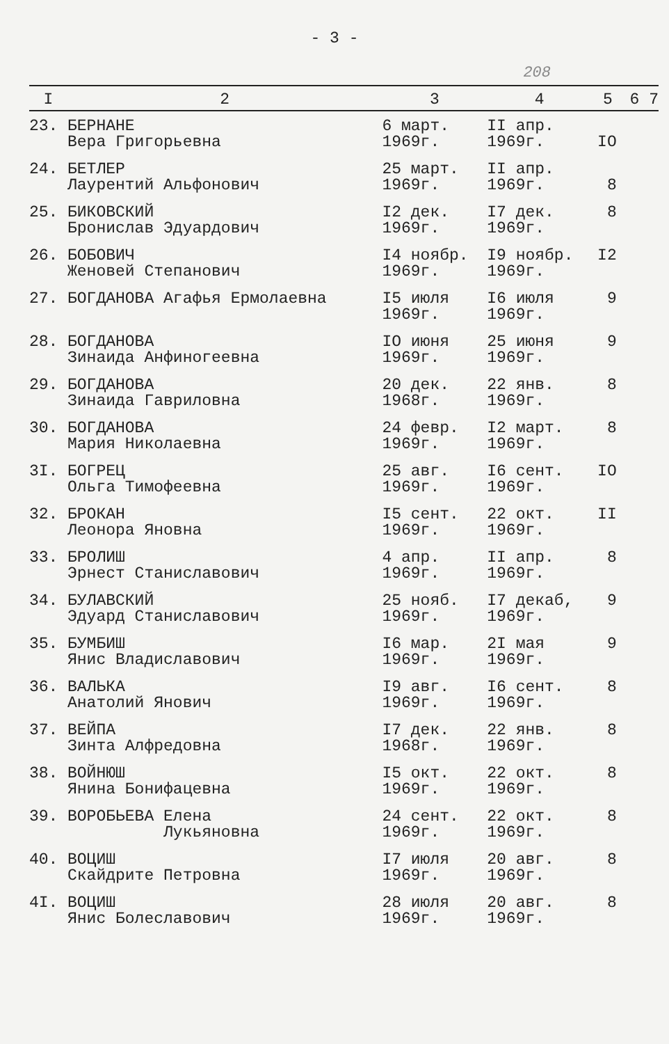- 3 -
208
| I | 2 | 3 | 4 | 5 | 6 7 |
| --- | --- | --- | --- | --- | --- |
| 23. | БЕРНАНЕ Вера Григорьевна | 6 март. 1969г. | II апр. 1969г. | IO | |
| 24. | БЕТЛЕР Лаурентий Альфонович | 25 март. 1969г. | II апр. 1969г. | 8 | |
| 25. | БИКОВСКИЙ Бронислав Эдуардович | I2 дек. 1969г. | I7 дек. 1969г. | 8 | |
| 26. | БОБОВИЧ Женовей Степанович | I4 ноябр. 1969г. | I9 ноябр. 1969г. | I2 | |
| 27. | БОГДАНОВА Агафья Ермолаевна | I5 июля 1969г. | I6 июля 1969г. | 9 | |
| 28. | БОГДАНОВА Зинаида Анфиногеевна | IO июня 1969г. | 25 июня 1969г. | 9 | |
| 29. | БОГДАНОВА Зинаида Гавриловна | 20 дек. 1968г. | 22 янв. 1969г. | 8 | |
| 30. | БОГДАНОВА Мария Николаевна | 24 февр. 1969г. | I2 март. 1969г. | 8 | |
| 3I. | БОГРЕЦ Ольга Тимофеевна | 25 авг. 1969г. | I6 сент. 1969г. | IO | |
| 32. | БРОКАН Леонора Яновна | I5 сент. 1969г. | 22 окт. 1969г. | II | |
| 33. | БРОЛИШ Эрнест Станиславович | 4 апр. 1969г. | II апр. 1969г. | 8 | |
| 34. | БУЛАВСКИЙ Эдуард Станиславович | 25 нояб. 1969г. | I7 декаб, 1969г. | 9 | |
| 35. | БУМБИШ Янис Владиславович | I6 мар. 1969г. | 2I мая 1969г. | 9 | |
| 36. | ВАЛЬКА Анатолий Янович | I9 авг. 1969г. | I6 сент. 1969г. | 8 | |
| 37. | ВЕЙПА Зинта Алфредовна | I7 дек. 1968г. | 22 янв. 1969г. | 8 | |
| 38. | ВОЙНЮШ Янина Бонифацевна | I5 окт. 1969г. | 22 окт. 1969г. | 8 | |
| 39. | ВОРОБЬЕВА Елена Лукьяновна | 24 сент. 1969г. | 22 окт. 1969г. | 8 | |
| 40. | ВОЦИШ Скайдрите Петровна | I7 июля 1969г. | 20 авг. 1969г. | 8 | |
| 4I. | ВОЦИШ Янис Болеславович | 28 июля 1969г. | 20 авг. 1969г. | 8 | |